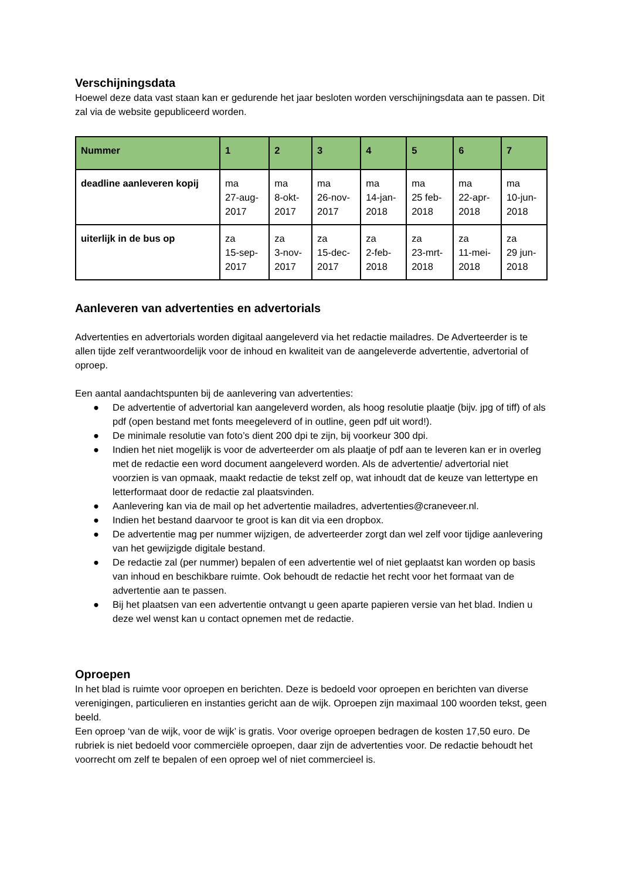Verschijningsdata
Hoewel deze data vast staan kan er gedurende het jaar besloten worden verschijningsdata aan te passen. Dit zal via de website gepubliceerd worden.
| Nummer | 1 | 2 | 3 | 4 | 5 | 6 | 7 |
| --- | --- | --- | --- | --- | --- | --- | --- |
| deadline aanleveren kopij | ma 27-aug- 2017 | ma 8-okt- 2017 | ma 26-nov- 2017 | ma 14-jan- 2018 | ma 25 feb- 2018 | ma 22-apr- 2018 | ma 10-jun- 2018 |
| uiterlijk in de bus op | za 15-sep- 2017 | za 3-nov- 2017 | za 15-dec- 2017 | za 2-feb- 2018 | za 23-mrt- 2018 | za 11-mei- 2018 | za 29 jun- 2018 |
Aanleveren van advertenties en advertorials
Advertenties en advertorials worden digitaal aangeleverd via het redactie mailadres. De Adverteerder is te allen tijde zelf verantwoordelijk voor de inhoud en kwaliteit van de aangeleverde advertentie, advertorial of oproep.
Een aantal aandachtspunten bij de aanlevering van advertenties:
● De advertentie of advertorial kan aangeleverd worden, als hoog resolutie plaatje (bijv. jpg of tiff) of als pdf (open bestand met fonts meegeleverd of in outline, geen pdf uit word!).
● De minimale resolutie van foto’s dient 200 dpi te zijn, bij voorkeur 300 dpi.
● Indien het niet mogelijk is voor de adverteerder om als plaatje of pdf aan te leveren kan er in overleg met de redactie een word document aangeleverd worden. Als de advertentie/ advertorial niet voorzien is van opmaak, maakt redactie de tekst zelf op, wat inhoudt dat de keuze van lettertype en letterformaat door de redactie zal plaatsvinden.
● Aanlevering kan via de mail op het advertentie mailadres, advertenties@craneveer.nl.
● Indien het bestand daarvoor te groot is kan dit via een dropbox.
● De advertentie mag per nummer wijzigen, de adverteerder zorgt dan wel zelf voor tijdige aanlevering van het gewijzigde digitale bestand.
● De redactie zal (per nummer) bepalen of een advertentie wel of niet geplaatst kan worden op basis van inhoud en beschikbare ruimte. Ook behoudt de redactie het recht voor het formaat van de advertentie aan te passen.
● Bij het plaatsen van een advertentie ontvangt u geen aparte papieren versie van het blad. Indien u deze wel wenst kan u contact opnemen met de redactie.
Oproepen
In het blad is ruimte voor oproepen en berichten. Deze is bedoeld voor oproepen en berichten van diverse verenigingen, particulieren en instanties gericht aan de wijk. Oproepen zijn maximaal 100 woorden tekst, geen beeld.
Een oproep ‘van de wijk, voor de wijk’ is gratis. Voor overige oproepen bedragen de kosten 17,50 euro. De rubriek is niet bedoeld voor commerciële oproepen, daar zijn de advertenties voor. De redactie behoudt het voorrecht om zelf te bepalen of een oproep wel of niet commercieel is.